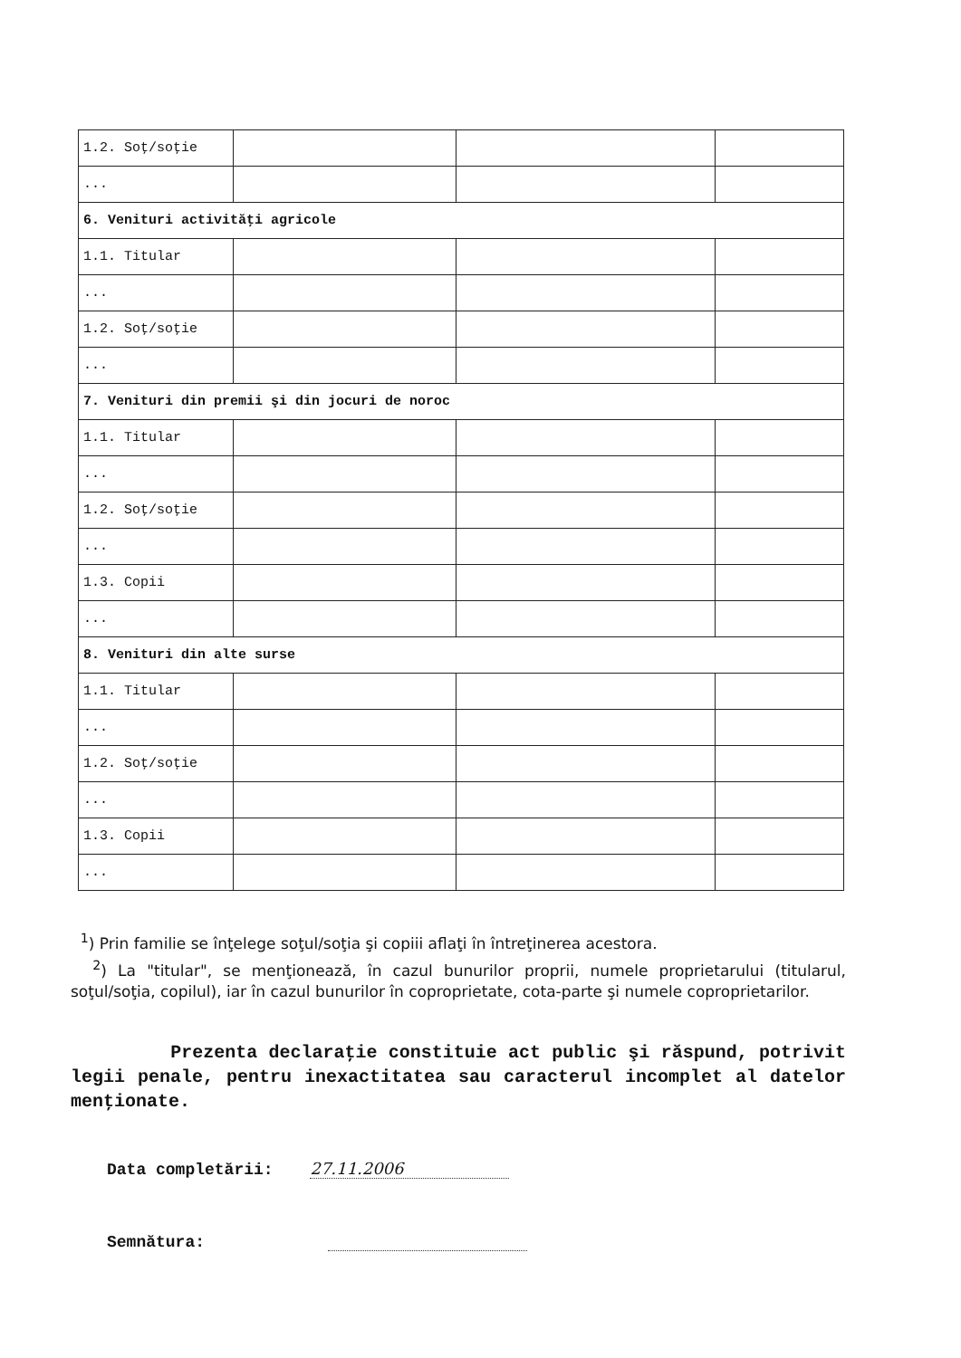| 1.2. Soţ/soţie | | | |
| ... | | | |
| 6. Venituri activităţi agricole | | | |
| 1.1. Titular | | | |
| ... | | | |
| 1.2. Soţ/soţie | | | |
| ... | | | |
| 7. Venituri din premii şi din jocuri de noroc | | | |
| 1.1. Titular | | | |
| ... | | | |
| 1.2. Soţ/soţie | | | |
| ... | | | |
| 1.3. Copii | | | |
| ... | | | |
| 8. Venituri din alte surse | | | |
| 1.1. Titular | | | |
| ... | | | |
| 1.2. Soţ/soţie | | | |
| ... | | | |
| 1.3. Copii | | | |
| ... | | | |
<sup>1</sup>) Prin familie se înţelege soţul/soţia şi copiii aflaţi în întreţinerea acestora.
<sup>2</sup>) La "titular", se menţionează, în cazul bunurilor proprii, numele proprietarului (titularul, soţul/soţia, copilul), iar în cazul bunurilor în coproprietate, cota-parte şi numele coproprietarilor.
Prezenta declaraţie constituie act public şi răspund, potrivit legii penale, pentru inexactitatea sau caracterul incomplet al datelor menţionate.
Data completării: 27.11.2006
Semnătura: